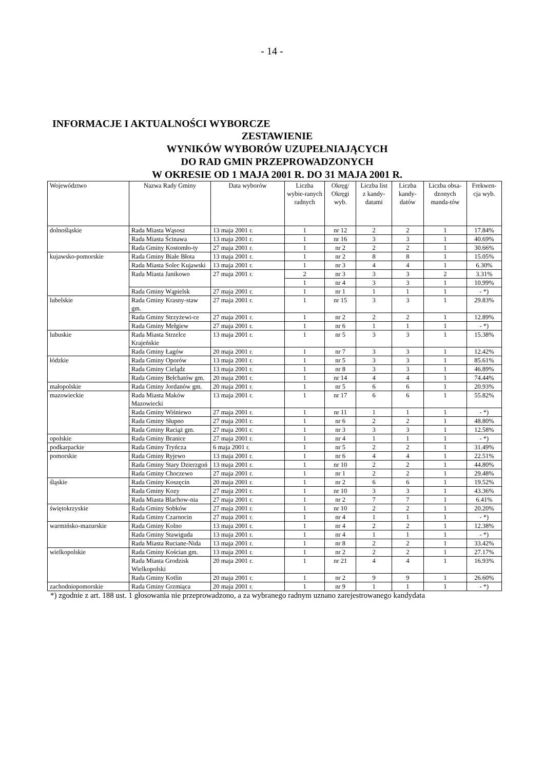- 14 -
INFORMACJE I AKTUALNOŚCI WYBORCZE
ZESTAWIENIE
WYNIKÓW WYBORÓW UZUPEŁNIAJĄCYCH
DO RAD GMIN PRZEPROWADZONYCH
W OKRESIE OD 1 MAJA 2001 R. DO 31 MAJA 2001 R.
| Województwo | Nazwa Rady Gminy | Data wyborów | Liczba wybie-ranych radnych | Okręg/ Okręgi wyb. | Liczba list z kandy-datami | Liczba kandy-datów | Liczba obsa-dzonych manda-tów | Frekwen-cja wyb. |
| --- | --- | --- | --- | --- | --- | --- | --- | --- |
| dolnośląskie | Rada Miasta Wąsosz | 13 maja 2001 r. | 1 | nr 12 | 2 | 2 | 1 | 17.84% |
| | Rada Miasta Ścinawa | 13 maja 2001 r. | 1 | nr 16 | 3 | 3 | 1 | 40.69% |
| | Rada Gminy Kostomło-ty | 27 maja 2001 r. | 1 | nr 2 | 2 | 2 | 1 | 30.66% |
| kujawsko-pomorskie | Rada Gminy Białe Błota | 13 maja 2001 r. | 1 | nr 2 | 8 | 8 | 1 | 15.05% |
| | Rada Miasta Solec Kujawski | 13 maja 2001 r. | 1 | nr 3 | 4 | 4 | 1 | 6.30% |
| | Rada Miasta Janikowo | 27 maja 2001 r. | 2 | nr 3 | 3 | 3 | 2 | 3.31% |
| | | | 1 | nr 4 | 3 | 3 | 1 | 10.99% |
| | Rada Gminy Wąpielsk | 27 maja 2001 r. | 1 | nr 1 | 1 | 1 | 1 | - *) |
| lubelskie | Rada Gminy Krasny-staw gm. | 27 maja 2001 r. | 1 | nr 15 | 3 | 3 | 1 | 29.83% |
| | Rada Gminy Strzyżewi-ce | 27 maja 2001 r. | 1 | nr 2 | 2 | 2 | 1 | 12.89% |
| | Rada Gminy Mełgiew | 27 maja 2001 r. | 1 | nr 6 | 1 | 1 | 1 | - *) |
| lubuskie | Rada Miasta Strzelce Krajeńskie | 13 maja 2001 r. | 1 | nr 5 | 3 | 3 | 1 | 15.38% |
| | Rada Gminy Łagów | 20 maja 2001 r. | 1 | nr 7 | 3 | 3 | 1 | 12.42% |
| łódzkie | Rada Gminy Oporów | 13 maja 2001 r. | 1 | nr 5 | 3 | 3 | 1 | 85.61% |
| | Rada Gminy Cielądz | 13 maja 2001 r. | 1 | nr 8 | 3 | 3 | 1 | 46.89% |
| | Rada Gminy Bełchatów gm. | 20 maja 2001 r. | 1 | nr 14 | 4 | 4 | 1 | 74.44% |
| małopolskie | Rada Gminy Jordanów gm. | 20 maja 2001 r. | 1 | nr 5 | 6 | 6 | 1 | 20.93% |
| mazowieckie | Rada Miasta Maków Mazowiecki | 13 maja 2001 r. | 1 | nr 17 | 6 | 6 | 1 | 55.82% |
| | Rada Gminy Wiśniewo | 27 maja 2001 r. | 1 | nr 11 | 1 | 1 | 1 | - *) |
| | Rada Gminy Słupno | 27 maja 2001 r. | 1 | nr 6 | 2 | 2 | 1 | 48.80% |
| | Rada Gminy Raciąż gm. | 27 maja 2001 r. | 1 | nr 3 | 3 | 3 | 1 | 12.58% |
| opolskie | Rada Gminy Branice | 27 maja 2001 r. | 1 | nr 4 | 1 | 1 | 1 | - *) |
| podkarpackie | Rada Gminy Tryńcza | 6 maja 2001 r. | 1 | nr 5 | 2 | 2 | 1 | 31.49% |
| pomorskie | Rada Gminy Ryjewo | 13 maja 2001 r. | 1 | nr 6 | 4 | 4 | 1 | 22.51% |
| | Rada Gminy Stary Dzierzgoń | 13 maja 2001 r. | 1 | nr 10 | 2 | 2 | 1 | 44.80% |
| | Rada Gminy Choczewo | 27 maja 2001 r. | 1 | nr 1 | 2 | 2 | 1 | 29.48% |
| śląskie | Rada Gminy Koszęcin | 20 maja 2001 r. | 1 | nr 2 | 6 | 6 | 1 | 19.52% |
| | Rada Gminy Kozy | 27 maja 2001 r. | 1 | nr 10 | 3 | 3 | 1 | 43.36% |
| | Rada Miasta Blachow-nia | 27 maja 2001 r. | 1 | nr 2 | 7 | 7 | 1 | 6.41% |
| świętokrzyskie | Rada Gminy Sobków | 27 maja 2001 r. | 1 | nr 10 | 2 | 2 | 1 | 20.20% |
| | Rada Gminy Czarnocin | 27 maja 2001 r. | 1 | nr 4 | 1 | 1 | 1 | - *) |
| warmińsko-mazurskie | Rada Gminy Kolno | 13 maja 2001 r. | 1 | nr 4 | 2 | 2 | 1 | 12.38% |
| | Rada Gminy Stawiguda | 13 maja 2001 r. | 1 | nr 4 | 1 | 1 | 1 | - *) |
| | Rada Miasta Ruciane-Nida | 13 maja 2001 r. | 1 | nr 8 | 2 | 2 | 1 | 33.42% |
| wielkopolskie | Rada Gminy Kościan gm. | 13 maja 2001 r. | 1 | nr 2 | 2 | 2 | 1 | 27.17% |
| | Rada Miasta Grodzisk Wielkopolski | 20 maja 2001 r. | 1 | nr 21 | 4 | 4 | 1 | 16.93% |
| | Rada Gminy Kotlin | 20 maja 2001 r. | 1 | nr 2 | 9 | 9 | 1 | 26.60% |
| zachodniopomorskie | Rada Gminy Grzmiąca | 20 maja 2001 r. | 1 | nr 9 | 1 | 1 | 1 | - *) |
*) zgodnie z art. 188 ust. 1 głosowania nie przeprowadzono, a za wybranego radnym uznano zarejestrowanego kandydata